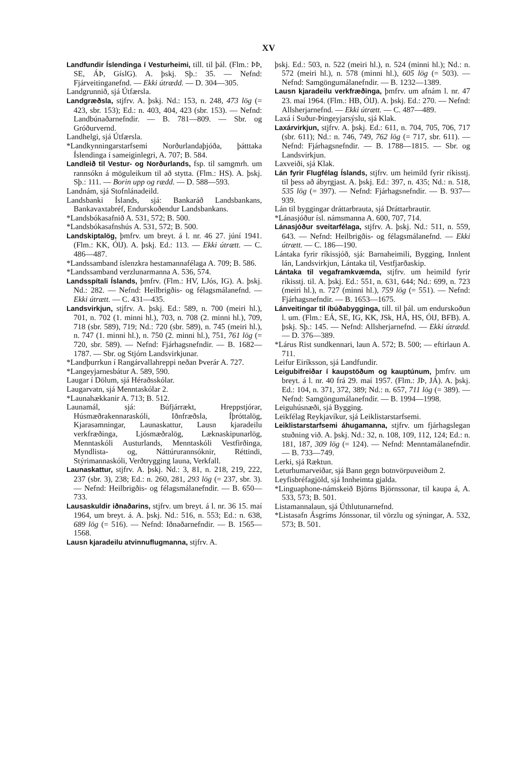XV
Landfundir Íslendinga í Vesturheimi, till. til þál. (Flm.: ÞÞ, SE, ÁÞ, GíslG). A. þskj. Sþ.: 35. — Nefnd: Fjárveitinganefnd. — Ekki útrædd. — D. 304—305.
Landgrunnið, sjá Útfærsla.
Landgræðsla, stjfrv. A. þskj. Nd.: 153, n. 248, 473 lög (= 423, sbr. 153); Ed.: n. 403, 404, 423 (sbr. 153). — Nefnd: Landbúnaðarnefndir. — B. 781—809. — Sbr. og Gróðurvernd.
Landhelgi, sjá Útfærsla.
*Landkynningarstarfsemi Norðurlandaþjóða, þátttaka Íslendinga í sameiginlegri, A. 707; B. 584.
Landleið til Vestur- og Norðurlands, fsp. til samgmrh. um rannsókn á möguleikum til að stytta. (Flm.: HS). A. þskj. Sþ.: 111. — Borin upp og rædd. — D. 588—593.
Landnám, sjá Stofnlánadeild.
Landsbanki Íslands, sjá: Bankaráð Landsbankans, Bankavaxtabréf, Endurskoðendur Landsbankans.
*Landsbókasafnið A. 531, 572; B. 500.
*Landsbókasafnshús A. 531, 572; B. 500.
Landskiptalög, þmfrv. um breyt. á l. nr. 46 27. júní 1941. (Flm.: KK, ÓlJ). A. þskj. Ed.: 113. — Ekki útrætt. — C. 486—487.
*Landssamband íslenzkra hestamannafélaga A. 709; B. 586.
*Landssamband verzlunarmanna A. 536, 574.
Landsspítali Íslands, þmfrv. (Flm.: HV, LJós, IG). A. þskj. Nd.: 282. — Nefnd: Heilbrigðis- og félagsmálanefnd. — Ekki útrætt. — C. 431—435.
Landsvirkjun, stjfrv. A. þskj. Ed.: 589, n. 700 (meiri hl.), 701, n. 702 (1. minni hl.), 703, n. 708 (2. minni hl.), 709, 718 (sbr. 589), 719; Nd.: 720 (sbr. 589), n. 745 (meiri hl.), n. 747 (1. minni hl.), n. 750 (2. minni hl.), 751, 761 lög (= 720, sbr. 589). — Nefnd: Fjárhagsnefndir. — B. 1682—1787. — Sbr. og Stjórn Landsvirkjunar.
*Landþurrkun í Rangárvallahreppi neðan Þverár A. 727.
*Langeyjarnesbátur A. 589, 590.
Laugar í Dölum, sjá Héraðsskólar.
Laugarvatn, sjá Menntaskólar 2.
*Launahækkanir A. 713; B. 512.
Launamál, sjá: Búfjárrækt, Hreppstjórar, Húsmæðrakennaraskóli, Iðnfræðsla, Íþróttalög, Kjarasamningar, Launaskattur, Lausn kjaradeilu verkfræðinga, Ljósmæðralög, Læknaskipunarlög, Menntaskóli Austurlands, Menntaskóli Vestfirðinga, Myndlista- og, Náttúrurannsóknir, Réttindi, Stýrimannaskóli, Verðtrygging launa, Verkfall.
Launaskattur, stjfrv. A. þskj. Nd.: 3, 81, n. 218, 219, 222, 237 (sbr. 3), 238; Ed.: n. 260, 281, 293 lög (= 237, sbr. 3). — Nefnd: Heilbrigðis- og félagsmálanefndir. — B. 650—733.
Lausaskuldir iðnaðarins, stjfrv. um breyt. á l. nr. 36 15. maí 1964, um breyt. á. A. þskj. Nd.: 516, n. 553; Ed.: n. 638, 689 lög (= 516). — Nefnd: Iðnaðarnefndir. — B. 1565—1568.
Lausn kjaradeilu atvinnuflugmanna, stjfrv. A.
þskj. Ed.: 503, n. 522 (meiri hl.), n. 524 (minni hl.); Nd.: n. 572 (meiri hl.), n. 578 (minni hl.), 605 lög (= 503). — Nefnd: Samgöngumálanefndir. — B. 1232—1389.
Lausn kjaradeilu verkfræðinga, þmfrv. um afnám l. nr. 47 23. maí 1964. (Flm.: HB, ÓlJ). A. þskj. Ed.: 270. — Nefnd: Allsherjarnefnd. — Ekki útrætt. — C. 487—489.
Laxá í Suður-Þingeyjarsýslu, sjá Klak.
Laxárvirkjun, stjfrv. A. þskj. Ed.: 611, n. 704, 705, 706, 717 (sbr. 611); Nd.: n. 746, 749, 762 lög (= 717, sbr. 611). — Nefnd: Fjárhagsnefndir. — B. 1788—1815. — Sbr. og Landsvirkjun.
Laxveiði, sjá Klak.
Lán fyrir Flugfélag Íslands, stjfrv. um heimild fyrir ríkisstj. til þess að ábyrgjast. A. þskj. Ed.: 397, n. 435; Nd.: n. 518, 535 lög (= 397). — Nefnd: Fjárhagsnefndir. — B. 937—939.
Lán til byggingar dráttarbrauta, sjá Dráttarbrautir.
*Lánasjóður ísl. námsmanna A. 600, 707, 714.
Lánasjóður sveitarfélaga, stjfrv. A. þskj. Nd.: 511, n. 559, 643. — Nefnd: Heilbrigðis- og félagsmálanefnd. — Ekki útrætt. — C. 186—190.
Lántaka fyrir ríkissjóð, sjá: Barnaheimili, Bygging, Innlent lán, Landsvirkjun, Lántaka til, Vestfjarðaskip.
Lántaka til vegaframkvæmda, stjfrv. um heimild fyrir ríkisstj. til. A. þskj. Ed.: 551, n. 631, 644; Nd.: 699, n. 723 (meiri hl.), n. 727 (minni hl.), 759 lög (= 551). — Nefnd: Fjárhagsnefndir. — B. 1653—1675.
Lánveitingar til íbúðabygginga, till. til þál. um endurskoðun l. um. (Flm.: EÁ, SE, IG, KK, JSk, HÁ, HS, ÓlJ, BFB). A. þskj. Sþ.: 145. — Nefnd: Allsherjarnefnd. — Ekki útrædd. — D. 376—389.
*Lárus Rist sundkennari, laun A. 572; B. 500; — eftirlaun A. 711.
Leifur Eiríksson, sjá Landfundir.
Leigubifreiðar í kaupstöðum og kauptúnum, þmfrv. um breyt. á l. nr. 40 frá 29. maí 1957. (Flm.: JÞ, JÁ). A. þskj. Ed.: 104, n. 371, 372, 389; Nd.: n. 657, 711 lög (= 389). — Nefnd: Samgöngumálanefndir. — B. 1994—1998.
Leiguhúsnæði, sjá Bygging.
Leikfélag Reykjavíkur, sjá Leiklistarstarfsemi.
Leiklistarstarfsemi áhugamanna, stjfrv. um fjárhagslegan stuðning við. A. þskj. Nd.: 32, n. 108, 109, 112, 124; Ed.: n. 181, 187, 309 lög (= 124). — Nefnd: Menntamálanefndir. — B. 733—749.
Lerki, sjá Ræktun.
Leturhumarveiðar, sjá Bann gegn botnvörpuveiðum 2.
Leyfisbréfagjöld, sjá Innheimta gjalda.
*Linguaphone-námskeið Björns Björnssonar, til kaupa á, A. 533, 573; B. 501.
Listamannalaun, sjá Úthlutunarnefnd.
*Listasafn Ásgríms Jónssonar, til vörzlu og sýningar, A. 532, 573; B. 501.